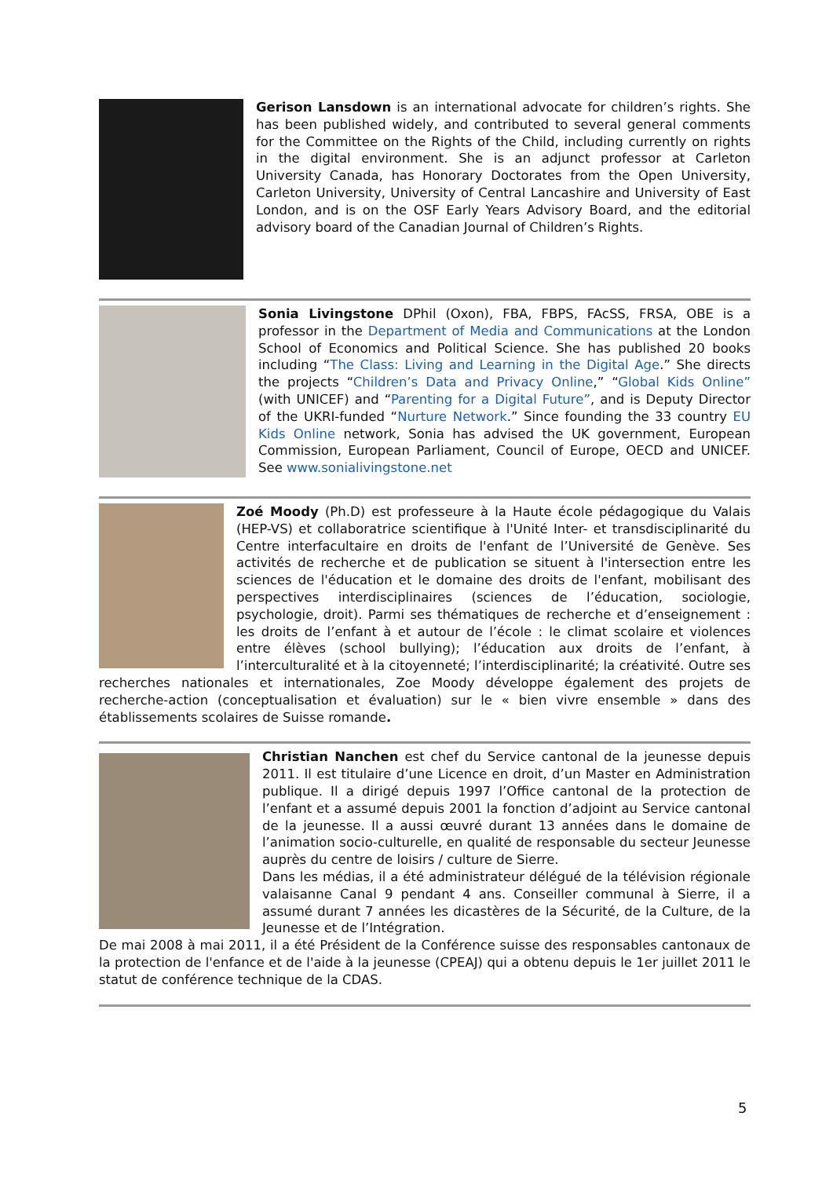Gerison Lansdown is an international advocate for children’s rights. She has been published widely, and contributed to several general comments for the Committee on the Rights of the Child, including currently on rights in the digital environment. She is an adjunct professor at Carleton University Canada, has Honorary Doctorates from the Open University, Carleton University, University of Central Lancashire and University of East London, and is on the OSF Early Years Advisory Board, and the editorial advisory board of the Canadian Journal of Children’s Rights.
Sonia Livingstone DPhil (Oxon), FBA, FBPS, FAcSS, FRSA, OBE is a professor in the Department of Media and Communications at the London School of Economics and Political Science. She has published 20 books including “The Class: Living and Learning in the Digital Age.” She directs the projects “Children’s Data and Privacy Online,” “Global Kids Online” (with UNICEF) and “Parenting for a Digital Future”, and is Deputy Director of the UKRI-funded “Nurture Network.” Since founding the 33 country EU Kids Online network, Sonia has advised the UK government, European Commission, European Parliament, Council of Europe, OECD and UNICEF. See www.sonialivingstone.net
Zoé Moody (Ph.D) est professeure à la Haute école pédagogique du Valais (HEP-VS) et collaboratrice scientifique à l'Unité Inter- et transdisciplinarité du Centre interfacultaire en droits de l'enfant de l’Université de Genève. Ses activités de recherche et de publication se situent à l'intersection entre les sciences de l'éducation et le domaine des droits de l'enfant, mobilisant des perspectives interdisciplinaires (sciences de l’éducation, sociologie, psychologie, droit). Parmi ses thématiques de recherche et d’enseignement : les droits de l’enfant à et autour de l’école : le climat scolaire et violences entre élèves (school bullying); l’éducation aux droits de l’enfant, à l’interculturalité et à la citoyenneté; l’interdisciplinarité; la créativité. Outre ses recherches nationales et internationales, Zoe Moody développe également des projets de recherche-action (conceptualisation et évaluation) sur le « bien vivre ensemble » dans des établissements scolaires de Suisse romande.
Christian Nanchen est chef du Service cantonal de la jeunesse depuis 2011. Il est titulaire d’une Licence en droit, d’un Master en Administration publique. Il a dirigé depuis 1997 l’Office cantonal de la protection de l’enfant et a assumé depuis 2001 la fonction d’adjoint au Service cantonal de la jeunesse. Il a aussi œuvré durant 13 années dans le domaine de l’animation socio-culturelle, en qualité de responsable du secteur Jeunesse auprès du centre de loisirs / culture de Sierre.
Dans les médias, il a été administrateur délégué de la télévision régionale valaisanne Canal 9 pendant 4 ans. Conseiller communal à Sierre, il a assumé durant 7 années les dicastères de la Sécurité, de la Culture, de la Jeunesse et de l’Intégration.
De mai 2008 à mai 2011, il a été Président de la Conférence suisse des responsables cantonaux de la protection de l'enfance et de l'aide à la jeunesse (CPEAJ) qui a obtenu depuis le 1er juillet 2011 le statut de conférence technique de la CDAS.
5